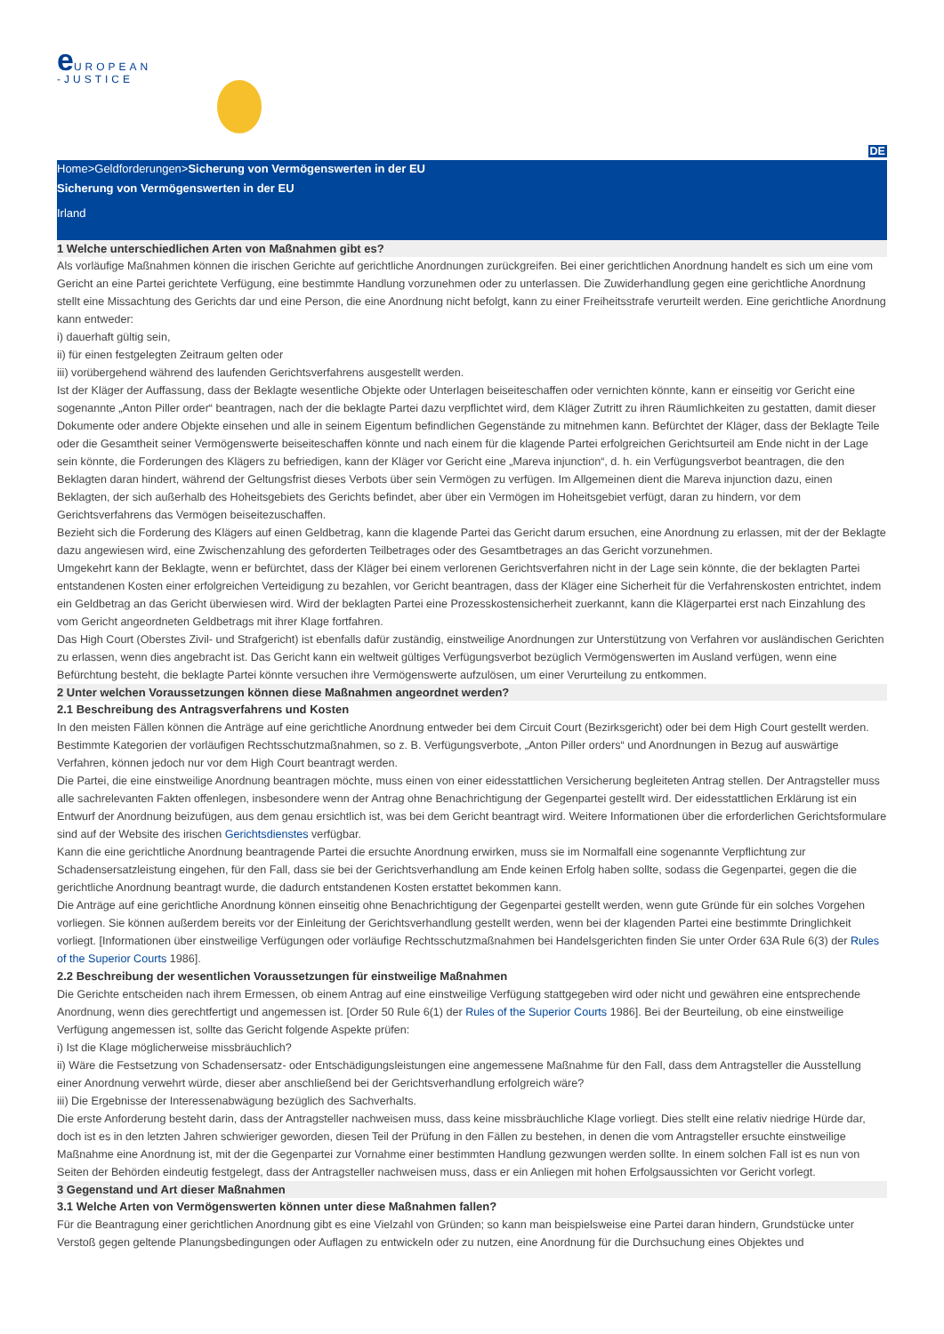e UROPEAN
-JUSTICE
DE
Home>Geldforderungen>Sicherung von Vermögenswerten in der EU
Sicherung von Vermögenswerten in der EU
Irland
1 Welche unterschiedlichen Arten von Maßnahmen gibt es?
Als vorläufige Maßnahmen können die irischen Gerichte auf gerichtliche Anordnungen zurückgreifen. Bei einer gerichtlichen Anordnung handelt es sich um eine vom Gericht an eine Partei gerichtete Verfügung, eine bestimmte Handlung vorzunehmen oder zu unterlassen. Die Zuwiderhandlung gegen eine gerichtliche Anordnung stellt eine Missachtung des Gerichts dar und eine Person, die eine Anordnung nicht befolgt, kann zu einer Freiheitsstrafe verurteilt werden. Eine gerichtliche Anordnung kann entweder:
i) dauerhaft gültig sein,
ii) für einen festgelegten Zeitraum gelten oder
iii) vorübergehend während des laufenden Gerichtsverfahrens ausgestellt werden.
Ist der Kläger der Auffassung, dass der Beklagte wesentliche Objekte oder Unterlagen beiseiteschaffen oder vernichten könnte, kann er einseitig vor Gericht eine sogenannte „Anton Piller order“ beantragen, nach der die beklagte Partei dazu verpflichtet wird, dem Kläger Zutritt zu ihren Räumlichkeiten zu gestatten, damit dieser Dokumente oder andere Objekte einsehen und alle in seinem Eigentum befindlichen Gegenstände zu mitnehmen kann. Befürchtet der Kläger, dass der Beklagte Teile oder die Gesamtheit seiner Vermögenswerte beiseiteschaffen könnte und nach einem für die klagende Partei erfolgreichen Gerichtsurteil am Ende nicht in der Lage sein könnte, die Forderungen des Klägers zu befriedigen, kann der Kläger vor Gericht eine „Mareva injunction“, d. h. ein Verfügungsverbot beantragen, die den Beklagten daran hindert, während der Geltungsfrist dieses Verbots über sein Vermögen zu verfügen. Im Allgemeinen dient die Mareva injunction dazu, einen Beklagten, der sich außerhalb des Hoheitsgebiets des Gerichts befindet, aber über ein Vermögen im Hoheitsgebiet verfügt, daran zu hindern, vor dem Gerichtsverfahrens das Vermögen beiseitezuschaffen.
Bezieht sich die Forderung des Klägers auf einen Geldbetrag, kann die klagende Partei das Gericht darum ersuchen, eine Anordnung zu erlassen, mit der der Beklagte dazu angewiesen wird, eine Zwischenzahlung des geforderten Teilbetrages oder des Gesamtbetrages an das Gericht vorzunehmen.
Umgekehrt kann der Beklagte, wenn er befürchtet, dass der Kläger bei einem verlorenen Gerichtsverfahren nicht in der Lage sein könnte, die der beklagten Partei entstandenen Kosten einer erfolgreichen Verteidigung zu bezahlen, vor Gericht beantragen, dass der Kläger eine Sicherheit für die Verfahrenskosten entrichtet, indem ein Geldbetrag an das Gericht überwiesen wird. Wird der beklagten Partei eine Prozesskostensicherheit zuerkannt, kann die Klägerpartei erst nach Einzahlung des vom Gericht angeordneten Geldbetrags mit ihrer Klage fortfahren.
Das High Court (Oberstes Zivil- und Strafgericht) ist ebenfalls dafür zuständig, einstweilige Anordnungen zur Unterstützung von Verfahren vor ausländischen Gerichten zu erlassen, wenn dies angebracht ist. Das Gericht kann ein weltweit gültiges Verfügungsverbot bezüglich Vermögenswerten im Ausland verfügen, wenn eine Befürchtung besteht, die beklagte Partei könnte versuchen ihre Vermögenswerte aufzulösen, um einer Verurteilung zu entkommen.
2 Unter welchen Voraussetzungen können diese Maßnahmen angeordnet werden?
2.1 Beschreibung des Antragsverfahrens und Kosten
In den meisten Fällen können die Anträge auf eine gerichtliche Anordnung entweder bei dem Circuit Court (Bezirksgericht) oder bei dem High Court gestellt werden. Bestimmte Kategorien der vorläufigen Rechtsschutzmaßnahmen, so z. B. Verfügungsverbote, „Anton Piller orders“ und Anordnungen in Bezug auf auswärtige Verfahren, können jedoch nur vor dem High Court beantragt werden.
Die Partei, die eine einstweilige Anordnung beantragen möchte, muss einen von einer eidesstattlichen Versicherung begleiteten Antrag stellen. Der Antragsteller muss alle sachrelevanten Fakten offenlegen, insbesondere wenn der Antrag ohne Benachrichtigung der Gegenpartei gestellt wird. Der eidesstattlichen Erklärung ist ein Entwurf der Anordnung beizufügen, aus dem genau ersichtlich ist, was bei dem Gericht beantragt wird. Weitere Informationen über die erforderlichen Gerichtsformulare sind auf der Website des irischen Gerichtsdienstes verfügbar.
Kann die eine gerichtliche Anordnung beantragende Partei die ersuchte Anordnung erwirken, muss sie im Normalfall eine sogenannte Verpflichtung zur Schadensersatzleistung eingehen, für den Fall, dass sie bei der Gerichtsverhandlung am Ende keinen Erfolg haben sollte, sodass die Gegenpartei, gegen die die gerichtliche Anordnung beantragt wurde, die dadurch entstandenen Kosten erstattet bekommen kann.
Die Anträge auf eine gerichtliche Anordnung können einseitig ohne Benachrichtigung der Gegenpartei gestellt werden, wenn gute Gründe für ein solches Vorgehen vorliegen. Sie können außerdem bereits vor der Einleitung der Gerichtsverhandlung gestellt werden, wenn bei der klagenden Partei eine bestimmte Dringlichkeit vorliegt. [Informationen über einstweilige Verfügungen oder vorläufige Rechtsschutzmaßnahmen bei Handelsgerichten finden Sie unter Order 63A Rule 6(3) der Rules of the Superior Courts 1986].
2.2 Beschreibung der wesentlichen Voraussetzungen für einstweilige Maßnahmen
Die Gerichte entscheiden nach ihrem Ermessen, ob einem Antrag auf eine einstweilige Verfügung stattgegeben wird oder nicht und gewähren eine entsprechende Anordnung, wenn dies gerechtfertigt und angemessen ist. [Order 50 Rule 6(1) der Rules of the Superior Courts 1986]. Bei der Beurteilung, ob eine einstweilige Verfügung angemessen ist, sollte das Gericht folgende Aspekte prüfen:
i) Ist die Klage möglicherweise missbräuchlich?
ii) Wäre die Festsetzung von Schadensersatz- oder Entschädigungsleistungen eine angemessene Maßnahme für den Fall, dass dem Antragsteller die Ausstellung einer Anordnung verwehrt würde, dieser aber anschließend bei der Gerichtsverhandlung erfolgreich wäre?
iii) Die Ergebnisse der Interessenabwägung bezüglich des Sachverhalts.
Die erste Anforderung besteht darin, dass der Antragsteller nachweisen muss, dass keine missbräuchliche Klage vorliegt. Dies stellt eine relativ niedrige Hürde dar, doch ist es in den letzten Jahren schwieriger geworden, diesen Teil der Prüfung in den Fällen zu bestehen, in denen die vom Antragsteller ersuchte einstweilige Maßnahme eine Anordnung ist, mit der die Gegenpartei zur Vornahme einer bestimmten Handlung gezwungen werden sollte. In einem solchen Fall ist es nun von Seiten der Behörden eindeutig festgelegt, dass der Antragsteller nachweisen muss, dass er ein Anliegen mit hohen Erfolgsaussichten vor Gericht vorlegt.
3 Gegenstand und Art dieser Maßnahmen
3.1 Welche Arten von Vermögenswerten können unter diese Maßnahmen fallen?
Für die Beantragung einer gerichtlichen Anordnung gibt es eine Vielzahl von Gründen; so kann man beispielsweise eine Partei daran hindern, Grundstücke unter Verstoß gegen geltende Planungsbedingungen oder Auflagen zu entwickeln oder zu nutzen, eine Anordnung für die Durchsuchung eines Objektes und